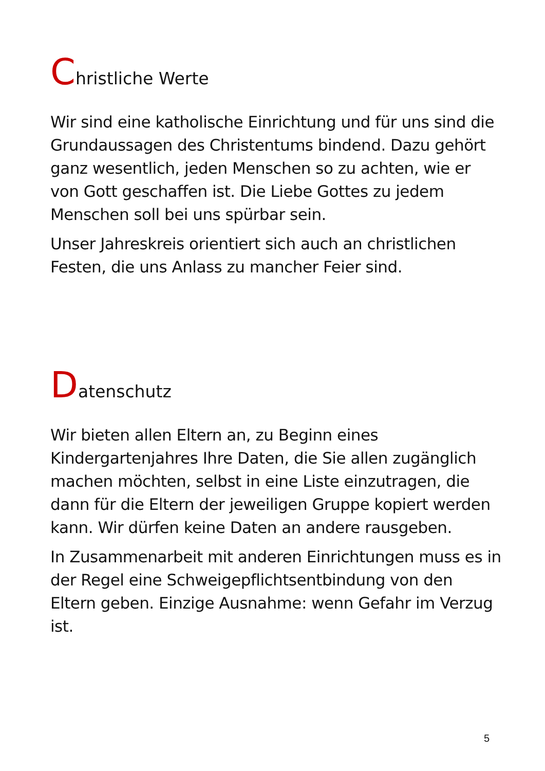Christliche Werte
Wir sind eine katholische Einrichtung und für uns sind die Grundaussagen des Christentums bindend. Dazu gehört ganz wesentlich, jeden Menschen so zu achten, wie er von Gott geschaffen ist. Die Liebe Gottes zu jedem Menschen soll bei uns spürbar sein.
Unser Jahreskreis orientiert sich auch an christlichen Festen, die uns Anlass zu mancher Feier sind.
Datenschutz
Wir bieten allen Eltern an, zu Beginn eines Kindergartenjahres Ihre Daten, die Sie allen zugänglich machen möchten, selbst in eine Liste einzutragen, die dann für die Eltern der jeweiligen Gruppe kopiert werden kann. Wir dürfen keine Daten an andere rausgeben.
In Zusammenarbeit mit anderen Einrichtungen muss es in der Regel eine Schweigepflichtsentbindung von den Eltern geben. Einzige Ausnahme: wenn Gefahr im Verzug ist.
5